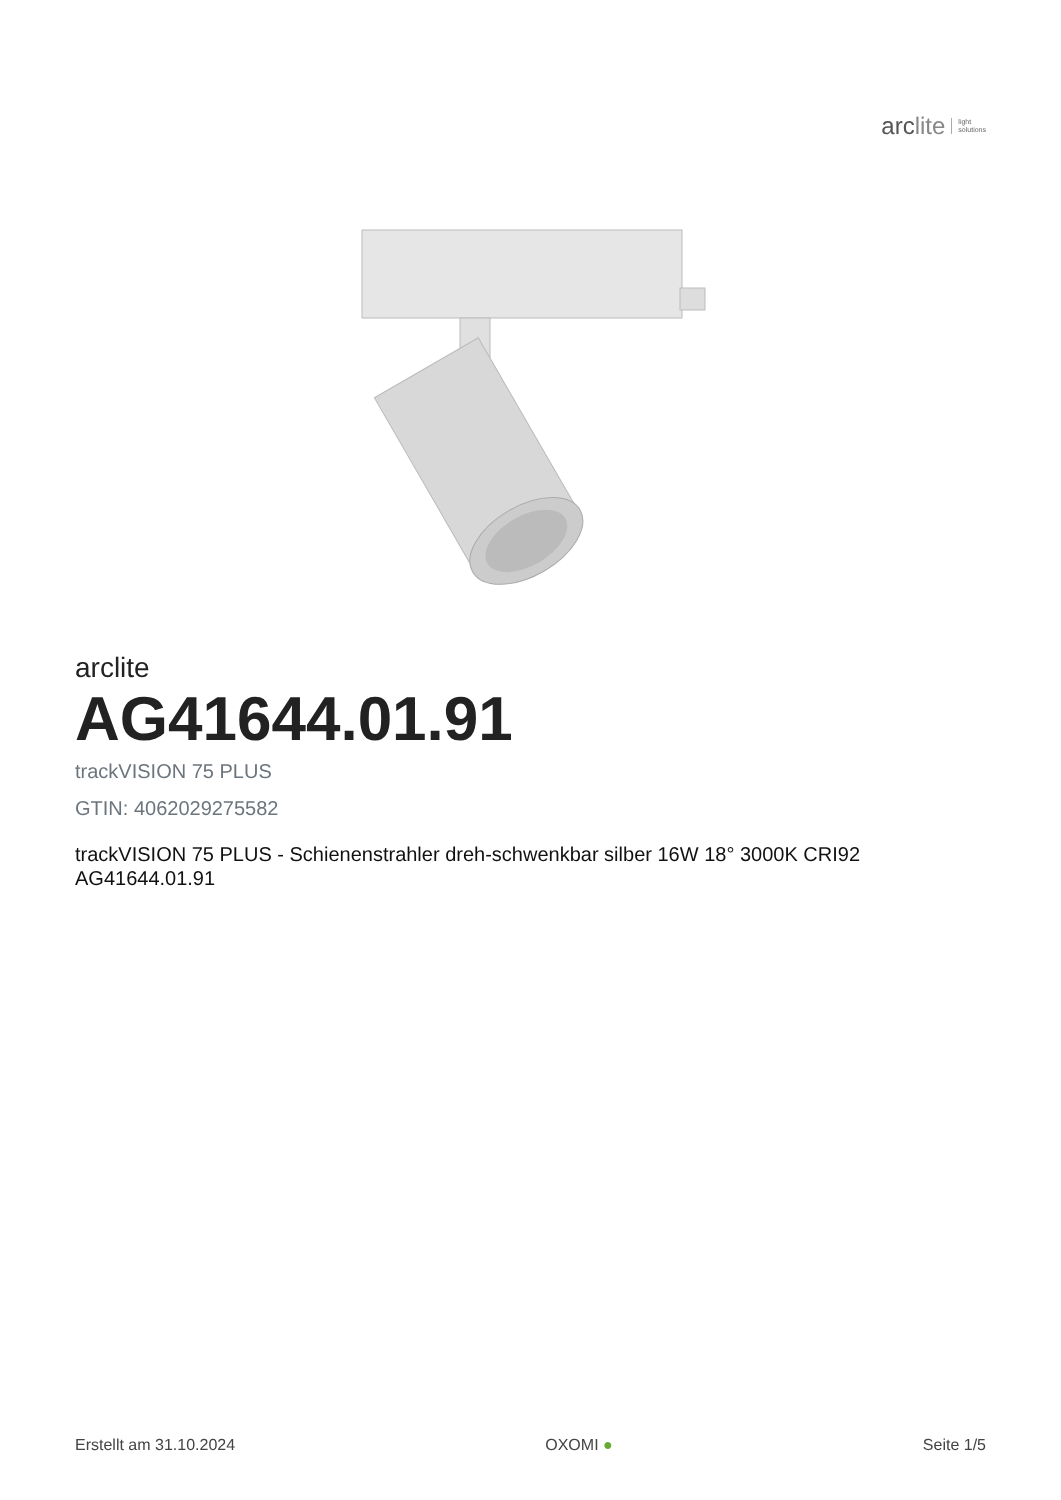arclite
light
solutions
arclite
AG41644.01.91
trackVISION 75 PLUS
GTIN: 4062029275582
trackVISION 75 PLUS - Schienenstrahler dreh-schwenkbar silber 16W 18° 3000K CRI92
AG41644.01.91
Erstellt am 31.10.2024 OXOMI ● Seite 1/5